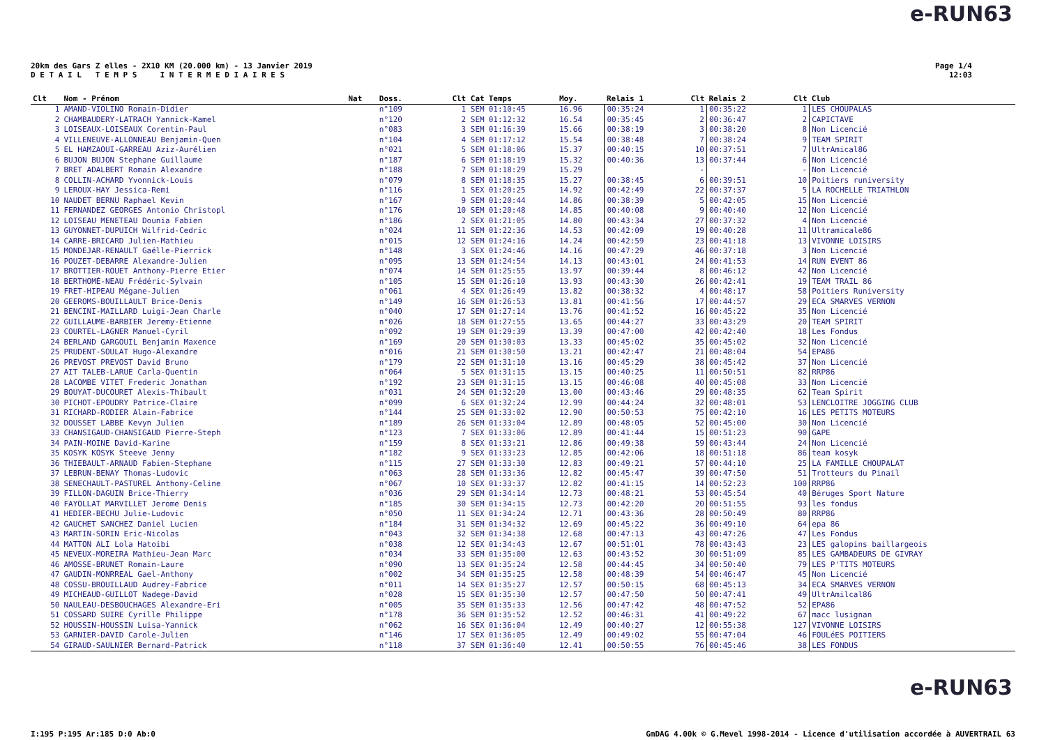e-RUN63
20km des Gars Z elles - 2X10 KM (20.000 km) - 13 Janvier 2019
D E T A I L T E M P S I N T E R M E D I A I R E S
Page 1/4
12:03
| Clt | Nom - Prénom | Nat | Doss. | Clt Cat | Temps | Moy. | Relais 1 | Clt | Relais 2 | Clt | Club |
| --- | --- | --- | --- | --- | --- | --- | --- | --- | --- | --- | --- |
| 1 | AMAND-VIOLINO Romain-Didier | | n°109 | 1 SEM | 01:10:45 | 16.96 | 00:35:24 | 1 | 00:35:22 | 1 | LES CHOUPALAS |
| 2 | CHAMBAUDERY-LATRACH Yannick-Kamel | | n°120 | 2 SEM | 01:12:32 | 16.54 | 00:35:45 | 2 | 00:36:47 | 2 | CAPICTAVE |
| 3 | LOISEAUX-LOISEAUX Corentin-Paul | | n°083 | 3 SEM | 01:16:39 | 15.66 | 00:38:19 | 3 | 00:38:20 | 8 | Non Licencié |
| 4 | VILLENEUVE-ALLONNEAU Benjamin-Quen | | n°104 | 4 SEM | 01:17:12 | 15.54 | 00:38:48 | 7 | 00:38:24 | 9 | TEAM SPIRIT |
| 5 | EL HAMZAOUI-GARREAU Aziz-Aurélien | | n°021 | 5 SEM | 01:18:06 | 15.37 | 00:40:15 | 10 | 00:37:51 | 7 | UltrAmical86 |
| 6 | BUJON BUJON Stephane Guillaume | | n°187 | 6 SEM | 01:18:19 | 15.32 | 00:40:36 | 13 | 00:37:44 | 6 | Non Licencié |
| 7 | BRET ADALBERT Romain Alexandre | | n°188 | 7 SEM | 01:18:29 | 15.29 | | - | | - | Non Licencié |
| 8 | COLLIN-ACHARD Yvonnick-Louis | | n°079 | 8 SEM | 01:18:35 | 15.27 | 00:38:45 | 6 | 00:39:51 | 10 | Poitiers runiversity |
| 9 | LEROUX-HAY Jessica-Remi | | n°116 | 1 SEX | 01:20:25 | 14.92 | 00:42:49 | 22 | 00:37:37 | 5 | LA ROCHELLE TRIATHLON |
| 10 | NAUDET BERNU Raphael Kevin | | n°167 | 9 SEM | 01:20:44 | 14.86 | 00:38:39 | 5 | 00:42:05 | 15 | Non Licencié |
| 11 | FERNANDEZ GEORGES Antonio Christopl | | n°176 | 10 SEM | 01:20:48 | 14.85 | 00:40:08 | 9 | 00:40:40 | 12 | Non Licencié |
| 12 | LOISEAU MENETEAU Dounia Fabien | | n°186 | 2 SEX | 01:21:05 | 14.80 | 00:43:34 | 27 | 00:37:32 | 4 | Non Licencié |
| 13 | GUYONNET-DUPUICH Wilfrid-Cedric | | n°024 | 11 SEM | 01:22:36 | 14.53 | 00:42:09 | 19 | 00:40:28 | 11 | Ultramicale86 |
| 14 | CARRE-BRICARD Julien-Mathieu | | n°015 | 12 SEM | 01:24:16 | 14.24 | 00:42:59 | 23 | 00:41:18 | 13 | VIVONNE LOISIRS |
| 15 | MONDEJAR-RENAULT Gaëlle-Pierrick | | n°148 | 3 SEX | 01:24:46 | 14.16 | 00:47:29 | 46 | 00:37:18 | 3 | Non Licencié |
| 16 | POUZET-DEBARRE Alexandre-Julien | | n°095 | 13 SEM | 01:24:54 | 14.13 | 00:43:01 | 24 | 00:41:53 | 14 | RUN EVENT 86 |
| 17 | BROTTIER-ROUET Anthony-Pierre Etier | | n°074 | 14 SEM | 01:25:55 | 13.97 | 00:39:44 | 8 | 00:46:12 | 42 | Non Licencié |
| 18 | BERTHOMÉ-NEAU Frédéric-Sylvain | | n°105 | 15 SEM | 01:26:10 | 13.93 | 00:43:30 | 26 | 00:42:41 | 19 | TEAM TRAIL 86 |
| 19 | FRET-HIPEAU Mégane-Julien | | n°061 | 4 SEX | 01:26:49 | 13.82 | 00:38:32 | 4 | 00:48:17 | 58 | Poitiers Runiversity |
| 20 | GEEROMS-BOUILLAULT Brice-Denis | | n°149 | 16 SEM | 01:26:53 | 13.81 | 00:41:56 | 17 | 00:44:57 | 29 | ECA SMARVES VERNON |
| 21 | BENCINI-MAILLARD Luigi-Jean Charle | | n°040 | 17 SEM | 01:27:14 | 13.76 | 00:41:52 | 16 | 00:45:22 | 35 | Non Licencié |
| 22 | GUILLAUME-BARBIER Jeremy-Etienne | | n°026 | 18 SEM | 01:27:55 | 13.65 | 00:44:27 | 33 | 00:43:29 | 20 | TEAM SPIRIT |
| 23 | COURTEL-LAGNER Manuel-Cyril | | n°092 | 19 SEM | 01:29:39 | 13.39 | 00:47:00 | 42 | 00:42:40 | 18 | Les Fondus |
| 24 | BERLAND GARGOUIL Benjamin Maxence | | n°169 | 20 SEM | 01:30:03 | 13.33 | 00:45:02 | 35 | 00:45:02 | 32 | Non Licencié |
| 25 | PRUDENT-SOULAT Hugo-Alexandre | | n°016 | 21 SEM | 01:30:50 | 13.21 | 00:42:47 | 21 | 00:48:04 | 54 | EPA86 |
| 26 | PREVOST PREVOST David Bruno | | n°179 | 22 SEM | 01:31:10 | 13.16 | 00:45:29 | 38 | 00:45:42 | 37 | Non Licencié |
| 27 | AIT TALEB-LARUE Carla-Quentin | | n°064 | 5 SEX | 01:31:15 | 13.15 | 00:40:25 | 11 | 00:50:51 | 82 | RRP86 |
| 28 | LACOMBE VITET Frederic Jonathan | | n°192 | 23 SEM | 01:31:15 | 13.15 | 00:46:08 | 40 | 00:45:08 | 33 | Non Licencié |
| 29 | BOUYAT-DUCOURET Alexis-Thibault | | n°031 | 24 SEM | 01:32:20 | 13.00 | 00:43:46 | 29 | 00:48:35 | 62 | Team Spirit |
| 30 | PICHOT-EPOUDRY Patrice-Claire | | n°099 | 6 SEX | 01:32:24 | 12.99 | 00:44:24 | 32 | 00:48:01 | 53 | LENCLOITRE JOGGING CLUB |
| 31 | RICHARD-RODIER Alain-Fabrice | | n°144 | 25 SEM | 01:33:02 | 12.90 | 00:50:53 | 75 | 00:42:10 | 16 | LES PETITS MOTEURS |
| 32 | DOUSSET LABBE Kevyn Julien | | n°189 | 26 SEM | 01:33:04 | 12.89 | 00:48:05 | 52 | 00:45:00 | 30 | Non Licencié |
| 33 | CHANSIGAUD-CHANSIGAUD Pierre-Steph | | n°123 | 7 SEX | 01:33:06 | 12.89 | 00:41:44 | 15 | 00:51:23 | 90 | GAPE |
| 34 | PAIN-MOINE David-Karine | | n°159 | 8 SEX | 01:33:21 | 12.86 | 00:49:38 | 59 | 00:43:44 | 24 | Non Licencié |
| 35 | KOSYK KOSYK Steeve Jenny | | n°182 | 9 SEX | 01:33:23 | 12.85 | 00:42:06 | 18 | 00:51:18 | 86 | team kosyk |
| 36 | THIEBAULT-ARNAUD Fabien-Stephane | | n°115 | 27 SEM | 01:33:30 | 12.83 | 00:49:21 | 57 | 00:44:10 | 25 | LA FAMILLE CHOUPALAT |
| 37 | LEBRUN-BENAY Thomas-Ludovic | | n°063 | 28 SEM | 01:33:36 | 12.82 | 00:45:47 | 39 | 00:47:50 | 51 | Trotteurs du Pinail |
| 38 | SENECHAULT-PASTUREL Anthony-Celine | | n°067 | 10 SEX | 01:33:37 | 12.82 | 00:41:15 | 14 | 00:52:23 | 100 | RRP86 |
| 39 | FILLON-DAGUIN Brice-Thierry | | n°036 | 29 SEM | 01:34:14 | 12.73 | 00:48:21 | 53 | 00:45:54 | 40 | Béruges Sport Nature |
| 40 | FAYOLLAT MARVILLET Jerome Denis | | n°185 | 30 SEM | 01:34:15 | 12.73 | 00:42:20 | 20 | 00:51:55 | 93 | les fondus |
| 41 | HEDIER-BECHU Julie-Ludovic | | n°050 | 11 SEX | 01:34:24 | 12.71 | 00:43:36 | 28 | 00:50:49 | 80 | RRP86 |
| 42 | GAUCHET SANCHEZ Daniel Lucien | | n°184 | 31 SEM | 01:34:32 | 12.69 | 00:45:22 | 36 | 00:49:10 | 64 | epa 86 |
| 43 | MARTIN-SORIN Eric-Nicolas | | n°043 | 32 SEM | 01:34:38 | 12.68 | 00:47:13 | 43 | 00:47:26 | 47 | Les Fondus |
| 44 | MATTON ALI Lola Hatoibi | | n°038 | 12 SEX | 01:34:43 | 12.67 | 00:51:01 | 78 | 00:43:43 | 23 | LES galopins baillargeois |
| 45 | NEVEUX-MOREIRA Mathieu-Jean Marc | | n°034 | 33 SEM | 01:35:00 | 12.63 | 00:43:52 | 30 | 00:51:09 | 85 | LES GAMBADEURS DE GIVRAY |
| 46 | AMOSSE-BRUNET Romain-Laure | | n°090 | 13 SEX | 01:35:24 | 12.58 | 00:44:45 | 34 | 00:50:40 | 79 | LES P'TITS MOTEURS |
| 47 | GAUDIN-MONRREAL Gael-Anthony | | n°002 | 34 SEM | 01:35:25 | 12.58 | 00:48:39 | 54 | 00:46:47 | 45 | Non Licencié |
| 48 | COSSU-BROUILLAUD Audrey-Fabrice | | n°011 | 14 SEX | 01:35:27 | 12.57 | 00:50:15 | 68 | 00:45:13 | 34 | ECA SMARVES VERNON |
| 49 | MICHEAUD-GUILLOT Nadege-David | | n°028 | 15 SEX | 01:35:30 | 12.57 | 00:47:50 | 50 | 00:47:41 | 49 | UltrAmilcal86 |
| 50 | NAULEAU-DESBOUCHAGES Alexandre-Eri | | n°005 | 35 SEM | 01:35:33 | 12.56 | 00:47:42 | 48 | 00:47:52 | 52 | EPA86 |
| 51 | COSSARD SUIRE Cyrille Philippe | | n°178 | 36 SEM | 01:35:52 | 12.52 | 00:46:31 | 41 | 00:49:22 | 67 | macc lusignan |
| 52 | HOUSSIN-HOUSSIN Luisa-Yannick | | n°062 | 16 SEX | 01:36:04 | 12.49 | 00:40:27 | 12 | 00:55:38 | 127 | VIVONNE LOISIRS |
| 53 | GARNIER-DAVID Carole-Julien | | n°146 | 17 SEX | 01:36:05 | 12.49 | 00:49:02 | 55 | 00:47:04 | 46 | FOULéES POITIERS |
| 54 | GIRAUD-SAULNIER Bernard-Patrick | | n°118 | 37 SEM | 01:36:40 | 12.41 | 00:50:55 | 76 | 00:45:46 | 38 | LES FONDUS |
e-RUN63
I:195 P:195 Ar:185 D:0 Ab:0
GmDAG 4.00k © G.Mevel 1998-2014 - Licence d'utilisation accordée à AUVERTRAIL 63